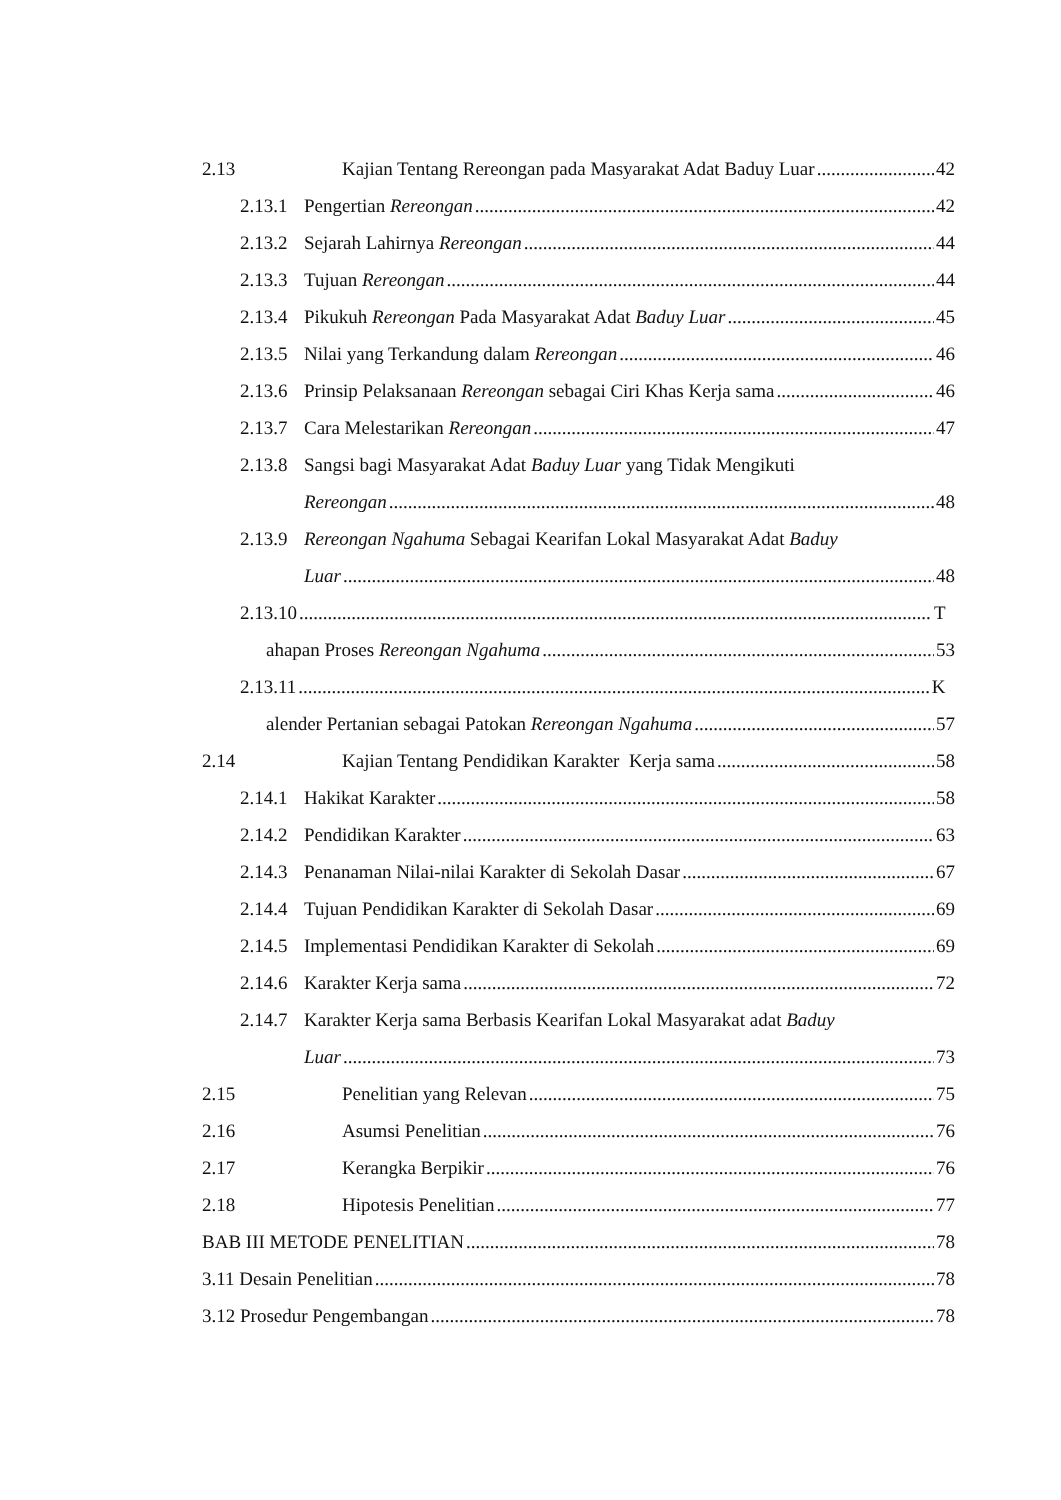2.13 Kajian Tentang Rereongan pada Masyarakat Adat Baduy Luar 42
2.13.1 Pengertian Rereongan 42
2.13.2 Sejarah Lahirnya Rereongan 44
2.13.3 Tujuan Rereongan 44
2.13.4 Pikukuh Rereongan Pada Masyarakat Adat Baduy Luar 45
2.13.5 Nilai yang Terkandung dalam Rereongan 46
2.13.6 Prinsip Pelaksanaan Rereongan sebagai Ciri Khas Kerja sama 46
2.13.7 Cara Melestarikan Rereongan 47
2.13.8 Sangsi bagi Masyarakat Adat Baduy Luar yang Tidak Mengikuti
Rereongan 48
2.13.9 Rereongan Ngahuma Sebagai Kearifan Lokal Masyarakat Adat Baduy
Luar 48
2.13.10 T
ahapan Proses Rereongan Ngahuma 53
2.13.11 K
alender Pertanian sebagai Patokan Rereongan Ngahuma 57
2.14 Kajian Tentang Pendidikan Karakter Kerja sama 58
2.14.1 Hakikat Karakter 58
2.14.2 Pendidikan Karakter 63
2.14.3 Penanaman Nilai-nilai Karakter di Sekolah Dasar 67
2.14.4 Tujuan Pendidikan Karakter di Sekolah Dasar 69
2.14.5 Implementasi Pendidikan Karakter di Sekolah 69
2.14.6 Karakter Kerja sama 72
2.14.7 Karakter Kerja sama Berbasis Kearifan Lokal Masyarakat adat Baduy
Luar 73
2.15 Penelitian yang Relevan 75
2.16 Asumsi Penelitian 76
2.17 Kerangka Berpikir 76
2.18 Hipotesis Penelitian 77
BAB III METODE PENELITIAN 78
3.11 Desain Penelitian 78
3.12 Prosedur Pengembangan 78